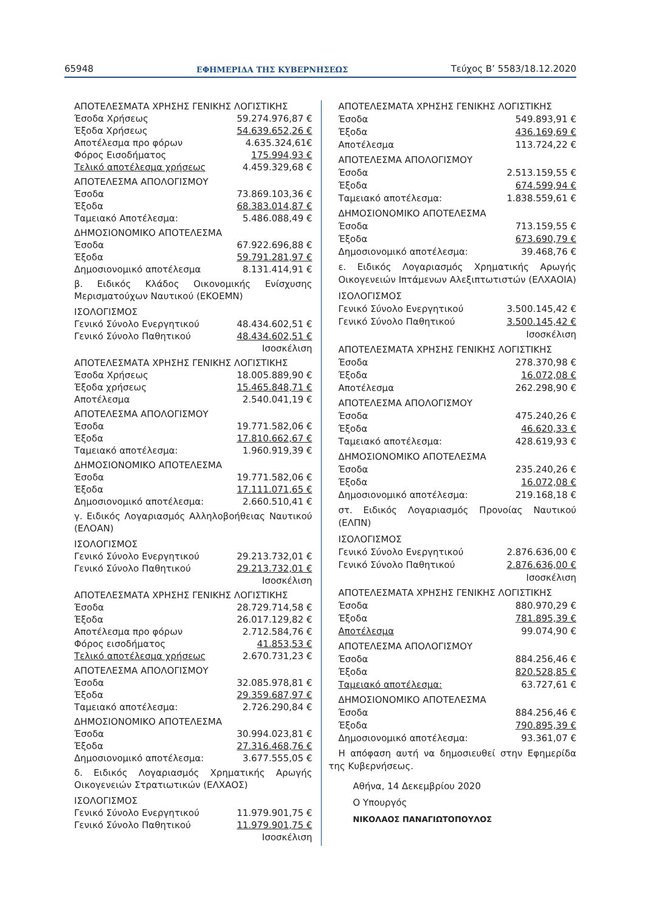65948 ΕΦΗΜΕΡΙΔΑ ΤΗΣ ΚΥΒΕΡΝΗΣΕΩΣ Τεύχος B’ 5583/18.12.2020
| ΑΠΟΤΕΛΕΣΜΑΤΑ ΧΡΗΣΗΣ ΓΕΝΙΚΗΣ ΛΟΓΙΣΤΙΚΗΣ | |
| Έσοδα Χρήσεως | 59.274.976,87 € |
| Έξοδα Χρήσεως | 54.639.652,26 € |
| Αποτέλεσμα προ φόρων | 4.635.324,61€ |
| Φόρος Εισοδήματος | 175.994,93 € |
| Τελικό αποτέλεσμα χρήσεως | 4.459.329,68 € |
| ΑΠΟΤΕΛΕΣΜΑ ΑΠΟΛΟΓΙΣΜΟΥ | |
| Έσοδα | 73.869.103,36 € |
| Έξοδα | 68.383.014,87 € |
| Ταμειακό Αποτέλεσμα: | 5.486.088,49 € |
| ΔΗΜΟΣΙΟΝΟΜΙΚΟ ΑΠΟΤΕΛΕΣΜΑ | |
| Έσοδα | 67.922.696,88 € |
| Έξοδα | 59.791.281,97 € |
| Δημοσιονομικό αποτέλεσμα | 8.131.414,91 € |
β. Ειδικός Κλάδος Οικονομικής Ενίσχυσης Μερισματούχων Ναυτικού (ΕΚΟΕΜΝ)
| ΙΣΟΛΟΓΙΣΜΟΣ | |
| Γενικό Σύνολο Ενεργητικού | 48.434.602,51 € |
| Γενικό Σύνολο Παθητικού | 48.434.602,51 € |
| | Ισοσκέλιση |
| ΑΠΟΤΕΛΕΣΜΑΤΑ ΧΡΗΣΗΣ ΓΕΝΙΚΗΣ ΛΟΓΙΣΤΙΚΗΣ | |
| Έσοδα Χρήσεως | 18.005.889,90 € |
| Έξοδα χρήσεως | 15.465.848,71 € |
| Αποτέλεσμα | 2.540.041,19 € |
| ΑΠΟΤΕΛΕΣΜΑ ΑΠΟΛΟΓΙΣΜΟΥ | |
| Έσοδα | 19.771.582,06 € |
| Έξοδα | 17.810.662,67 € |
| Ταμειακό αποτέλεσμα: | 1.960.919,39 € |
| ΔΗΜΟΣΙΟΝΟΜΙΚΟ ΑΠΟΤΕΛΕΣΜΑ | |
| Έσοδα | 19.771.582,06 € |
| Έξοδα | 17.111.071,65 € |
| Δημοσιονομικό αποτέλεσμα: | 2.660.510,41 € |
γ. Ειδικός Λογαριασμός Αλληλοβοήθειας Ναυτικού (ΕΛΟΑΝ)
| ΙΣΟΛΟΓΙΣΜΟΣ | |
| Γενικό Σύνολο Ενεργητικού | 29.213.732,01 € |
| Γενικό Σύνολο Παθητικού | 29.213.732,01 € |
| | Ισοσκέλιση |
| ΑΠΟΤΕΛΕΣΜΑΤΑ ΧΡΗΣΗΣ ΓΕΝΙΚΗΣ ΛΟΓΙΣΤΙΚΗΣ | |
| Έσοδα | 28.729.714,58 € |
| Έξοδα | 26.017.129,82 € |
| Αποτέλεσμα προ φόρων | 2.712.584,76 € |
| Φόρος εισοδήματος | 41.853,53 € |
| Τελικό αποτέλεσμα χρήσεως | 2.670.731,23 € |
| ΑΠΟΤΕΛΕΣΜΑ ΑΠΟΛΟΓΙΣΜΟΥ | |
| Έσοδα | 32.085.978,81 € |
| Έξοδα | 29.359.687,97 € |
| Ταμειακό αποτέλεσμα: | 2.726.290,84 € |
| ΔΗΜΟΣΙΟΝΟΜΙΚΟ ΑΠΟΤΕΛΕΣΜΑ | |
| Έσοδα | 30.994.023,81 € |
| Έξοδα | 27.316.468,76 € |
| Δημοσιονομικό αποτέλεσμα: | 3.677.555,05 € |
δ. Ειδικός Λογαριασμός Χρηματικής Αρωγής Οικογενειών Στρατιωτικών (ΕΛΧΑΟΣ)
| ΙΣΟΛΟΓΙΣΜΟΣ | |
| Γενικό Σύνολο Ενεργητικού | 11.979.901,75 € |
| Γενικό Σύνολο Παθητικού | 11.979.901,75 € |
| | Ισοσκέλιση |
| ΑΠΟΤΕΛΕΣΜΑΤΑ ΧΡΗΣΗΣ ΓΕΝΙΚΗΣ ΛΟΓΙΣΤΙΚΗΣ | |
| Έσοδα | 549.893,91 € |
| Έξοδα | 436.169,69 € |
| Αποτέλεσμα | 113.724,22 € |
| ΑΠΟΤΕΛΕΣΜΑ ΑΠΟΛΟΓΙΣΜΟΥ | |
| Έσοδα | 2.513.159,55 € |
| Έξοδα | 674.599,94 € |
| Ταμειακό αποτέλεσμα: | 1.838.559,61 € |
| ΔΗΜΟΣΙΟΝΟΜΙΚΟ ΑΠΟΤΕΛΕΣΜΑ | |
| Έσοδα | 713.159,55 € |
| Έξοδα | 673.690,79 € |
| Δημοσιονομικό αποτέλεσμα: | 39.468,76 € |
ε. Ειδικός Λογαριασμός Χρηματικής Αρωγής Οικογενειών Ιπτάμενων Αλεξιπτωτιστών (ΕΛΧΑΟΙΑ)
| ΙΣΟΛΟΓΙΣΜΟΣ | |
| Γενικό Σύνολο Ενεργητικού | 3.500.145,42 € |
| Γενικό Σύνολο Παθητικού | 3.500.145,42 € |
| | Ισοσκέλιση |
| ΑΠΟΤΕΛΕΣΜΑΤΑ ΧΡΗΣΗΣ ΓΕΝΙΚΗΣ ΛΟΓΙΣΤΙΚΗΣ | |
| Έσοδα | 278.370,98 € |
| Έξοδα | 16.072,08 € |
| Αποτέλεσμα | 262.298,90 € |
| ΑΠΟΤΕΛΕΣΜΑ ΑΠΟΛΟΓΙΣΜΟΥ | |
| Έσοδα | 475.240,26 € |
| Έξοδα | 46.620,33 € |
| Ταμειακό αποτέλεσμα: | 428.619,93 € |
| ΔΗΜΟΣΙΟΝΟΜΙΚΟ ΑΠΟΤΕΛΕΣΜΑ | |
| Έσοδα | 235.240,26 € |
| Έξοδα | 16.072,08 € |
| Δημοσιονομικό αποτέλεσμα: | 219.168,18 € |
στ. Ειδικός Λογαριασμός Προνοίας Ναυτικού (ΕΛΠΝ)
| ΙΣΟΛΟΓΙΣΜΟΣ | |
| Γενικό Σύνολο Ενεργητικού | 2.876.636,00 € |
| Γενικό Σύνολο Παθητικού | 2.876.636,00 € |
| | Ισοσκέλιση |
| ΑΠΟΤΕΛΕΣΜΑΤΑ ΧΡΗΣΗΣ ΓΕΝΙΚΗΣ ΛΟΓΙΣΤΙΚΗΣ | |
| Έσοδα | 880.970,29 € |
| Έξοδα | 781.895,39 € |
| Αποτέλεσμα | 99.074,90 € |
| ΑΠΟΤΕΛΕΣΜΑ ΑΠΟΛΟΓΙΣΜΟΥ | |
| Έσοδα | 884.256,46 € |
| Έξοδα | 820.528,85 € |
| Ταμειακό αποτέλεσμα: | 63.727,61 € |
| ΔΗΜΟΣΙΟΝΟΜΙΚΟ ΑΠΟΤΕΛΕΣΜΑ | |
| Έσοδα | 884.256,46 € |
| Έξοδα | 790.895,39 € |
| Δημοσιονομικό αποτέλεσμα: | 93.361,07 € |
Η απόφαση αυτή να δημοσιευθεί στην Εφημερίδα της Κυβερνήσεως.
Αθήνα, 14 Δεκεμβρίου 2020
Ο Υπουργός
ΝΙΚΟΛΑΟΣ ΠΑΝΑΓΙΩΤΟΠΟΥΛΟΣ